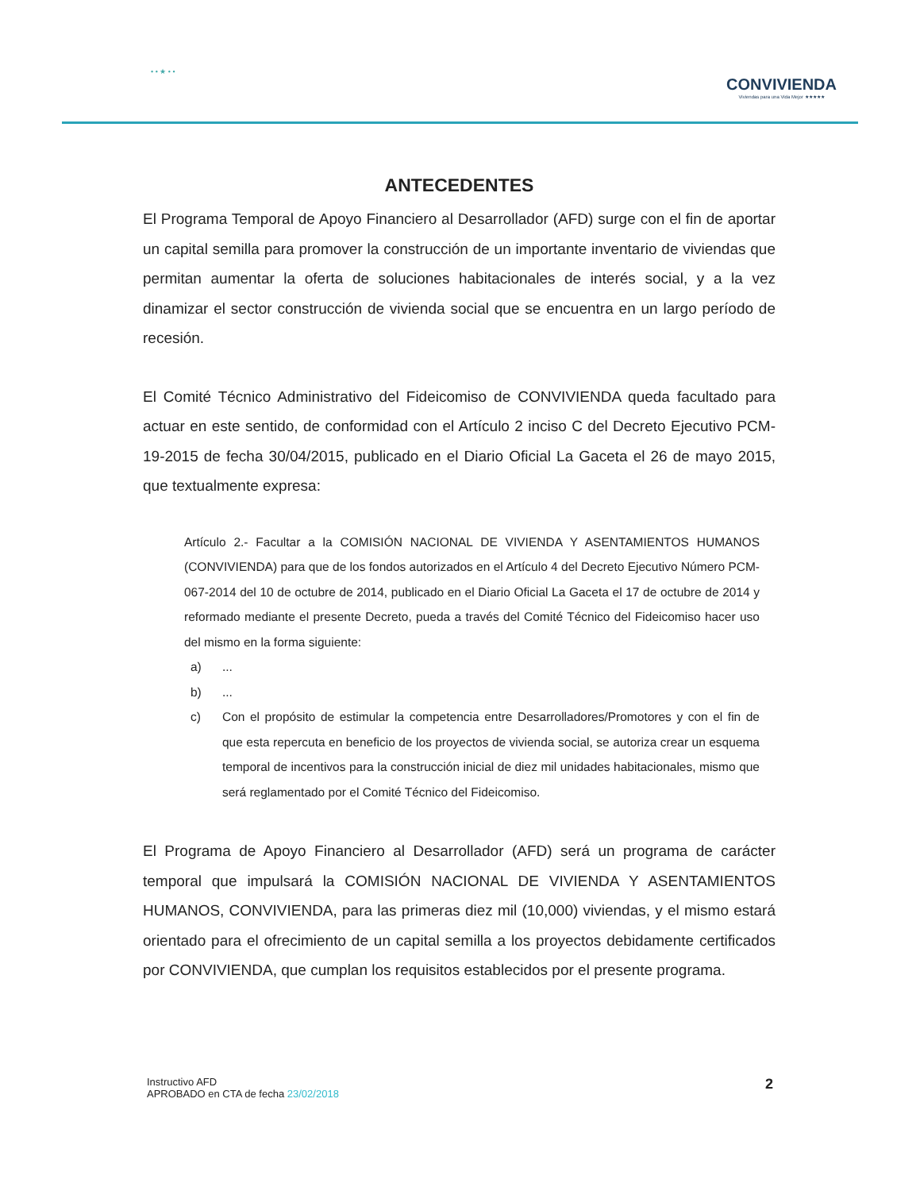• • ★ • •
CONVIVIENDA
Viviendas para una Vida Mejor ★★★★★
ANTECEDENTES
El Programa Temporal de Apoyo Financiero al Desarrollador (AFD) surge con el fin de aportar un capital semilla para promover la construcción de un importante inventario de viviendas que permitan aumentar la oferta de soluciones habitacionales de interés social, y a la vez dinamizar el sector construcción de vivienda social que se encuentra en un largo período de recesión.
El Comité Técnico Administrativo del Fideicomiso de CONVIVIENDA queda facultado para actuar en este sentido, de conformidad con el Artículo 2 inciso C del Decreto Ejecutivo PCM-19-2015 de fecha 30/04/2015, publicado en el Diario Oficial La Gaceta el 26 de mayo 2015, que textualmente expresa:
Artículo 2.- Facultar a la COMISIÓN NACIONAL DE VIVIENDA Y ASENTAMIENTOS HUMANOS (CONVIVIENDA) para que de los fondos autorizados en el Artículo 4 del Decreto Ejecutivo Número PCM-067-2014 del 10 de octubre de 2014, publicado en el Diario Oficial La Gaceta el 17 de octubre de 2014 y reformado mediante el presente Decreto, pueda a través del Comité Técnico del Fideicomiso hacer uso del mismo en la forma siguiente:
a) ...
b) ...
c) Con el propósito de estimular la competencia entre Desarrolladores/Promotores y con el fin de que esta repercuta en beneficio de los proyectos de vivienda social, se autoriza crear un esquema temporal de incentivos para la construcción inicial de diez mil unidades habitacionales, mismo que será reglamentado por el Comité Técnico del Fideicomiso.
El Programa de Apoyo Financiero al Desarrollador (AFD) será un programa de carácter temporal que impulsará la COMISIÓN NACIONAL DE VIVIENDA Y ASENTAMIENTOS HUMANOS, CONVIVIENDA, para las primeras diez mil (10,000) viviendas, y el mismo estará orientado para el ofrecimiento de un capital semilla a los proyectos debidamente certificados por CONVIVIENDA, que cumplan los requisitos establecidos por el presente programa.
Instructivo AFD
APROBADO en CTA de fecha 23/02/2018
2